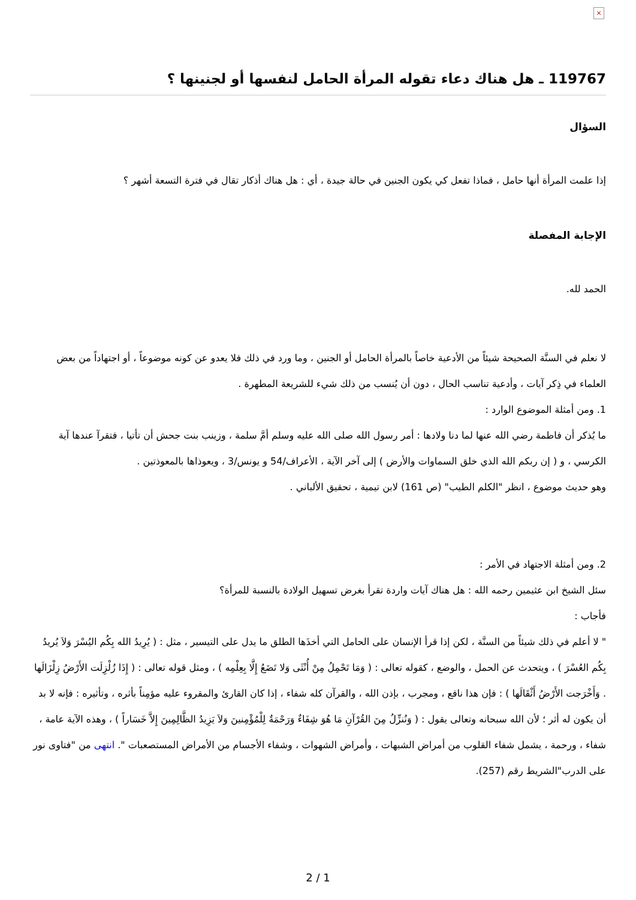×
119767 ـ هل هناك دعاء تقوله المرأة الحامل لنفسها أو لجنينها ؟
السؤال
إذا علمت المرأة أنها حامل ، فماذا تفعل كي يكون الجنين في حالة جيدة ، أي : هل هناك أذكار تقال في فترة التسعة أشهر ؟
الإجابة المفصلة
الحمد لله.
لا نعلم في السنَّة الصحيحة شيئاً من الأدعية خاصاً بالمرأة الحامل أو الجنين ، وما ورد في ذلك فلا يعدو عن كونه موضوعاً ، أو اجتهاداً من بعض العلماء في ذِكر آيات ، وأدعية تناسب الحال ، دون أن يُنسب من ذلك شيء للشريعة المطهرة .
1. ومن أمثلة الموضوع الوارد :
ما يُذكر أن فاطمة رضي الله عنها لما دنا ولادها : أمر رسول الله صلى الله عليه وسلم أمَّ سلمة ، وزينب بنت جحش أن تأتيا ، فتقرآ عندها آية الكرسي ، و ( إن ربكم الله الذي خلق السماوات والأرض ) إلى آخر الآية ، الأعراف/54 و يونس/3 ، ويعوذاها بالمعوذتين .
وهو حديث موضوع ، انظر "الكلم الطيب" (ص 161) لابن تيمية ، تحقيق الألباني .
2. ومن أمثلة الاجتهاد في الأمر :
سئل الشيخ ابن عثيمين رحمه الله : هل هناك آيات واردة تقرأ بغرض تسهيل الولادة بالنسبة للمرأة؟
فأجاب :
" لا أعلم في ذلك شيئاً من السنَّة ، لكن إذا قرأ الإنسان على الحامل التي أخذَها الطلق ما يدل على التيسير ، مثل : ( يُرِيدُ الله بِكُم اليُسْرَ وَلاَ يُريدُ بِكُم العُسْرَ ) ، ويتحدث عن الحمل ، والوضع ، كقوله تعالى : ( وَمَا تَحْمِلُ مِنْ أُنْثَى وَلا تَضَعُ إِلَّا بِعِلْمِه ) ، ومثل قوله تعالى : ( إِذَا زُلْزِلَت الأَرْضُ زِلْزَالَها . وَأَخْرَجت الأَرْضُ أَثْقَالَها ) : فإن هذا نافع ، ومجرب ، بإذن الله ، والقرآن كله شفاء ، إذا كان القارئ والمقروء عليه مؤمِناً بأثره ، وتأثيره : فإنه لا بد أن يكون له أثر ؛ لأن الله سبحانه وتعالى يقول : ( وَنُنزِّلُ مِنَ القُرْآنِ مَا هُوَ شِفَاءٌ وَرَحْمَةٌ لِلْمُؤْمِنينَ وَلاَ يَزِيدُ الظَّالِمِينَ إِلاَّ خَسَاراً ) ، وهذه الآية عامة ، شفاء ، ورحمة ، يشمل شفاء القلوب من أمراض الشبهات ، وأمراض الشهوات ، وشفاء الأجسام من الأمراض المستصعبات ". انتهى من "فتاوى نور على الدرب"الشريط رقم (257).
2 / 1